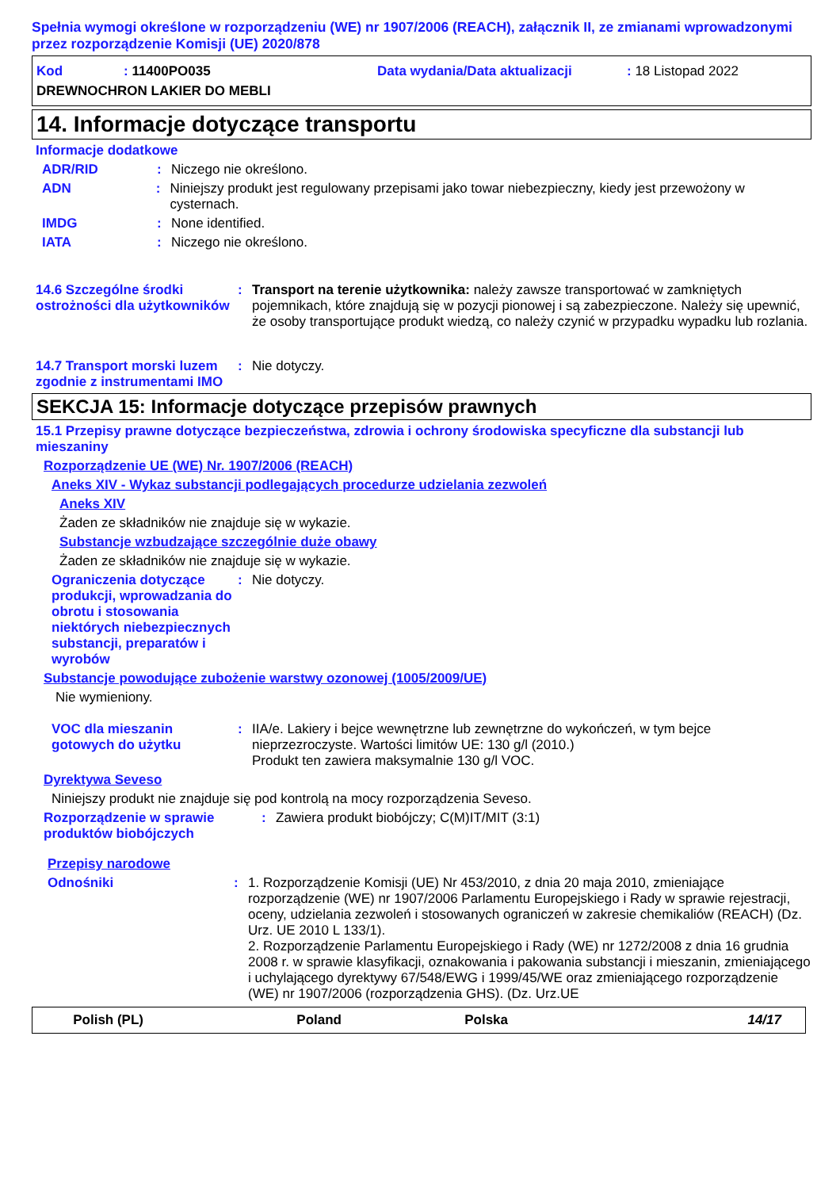Spełnia wymogi określone w rozporządzeniu (WE) nr 1907/2006 (REACH), załącznik II, ze zmianami wprowadzonymi przez rozporządzenie Komisji (UE) 2020/878
Kod: 11400PO035 Data wydania/Data aktualizacji: 18 Listopad 2022
DREWNOCHRON LAKIER DO MEBLI
14. Informacje dotyczące transportu
Informacje dodatkowe
ADR/RID: Niczego nie określono.
ADN: Niniejszy produkt jest regulowany przepisami jako towar niebezpieczny, kiedy jest przewożony w cysternach.
IMDG: None identified.
IATA: Niczego nie określono.
14.6 Szczególne środki ostrożności dla użytkowników: Transport na terenie użytkownika: należy zawsze transportować w zamkniętych pojemnikach, które znajdują się w pozycji pionowej i są zabezpieczone. Należy się upewnić, że osoby transportujące produkt wiedzą, co należy czynić w przypadku wypadku lub rozlania.
14.7 Transport morski luzem zgodnie z instrumentami IMO: Nie dotyczy.
SEKCJA 15: Informacje dotyczące przepisów prawnych
15.1 Przepisy prawne dotyczące bezpieczeństwa, zdrowia i ochrony środowiska specyficzne dla substancji lub mieszaniny
Rozporządzenie UE (WE) Nr. 1907/2006 (REACH)
Aneks XIV - Wykaz substancji podlegających procedurze udzielania zezwoleń
Aneks XIV
Żaden ze składników nie znajduje się w wykazie.
Substancje wzbudzające szczególnie duże obawy
Żaden ze składników nie znajduje się w wykazie.
Ograniczenia dotyczące produkcji, wprowadzania do obrotu i stosowania niektórych niebezpiecznych substancji, preparatów i wyrobów: Nie dotyczy.
Substancje powodujące zubożenie warstwy ozonowej (1005/2009/UE)
Nie wymieniony.
VOC dla mieszanin gotowych do użytku: IIA/e. Lakiery i bejce wewnętrzne lub zewnętrzne do wykończeń, w tym bejce nieprzezroczyste. Wartości limitów UE: 130 g/l (2010.)
Produkt ten zawiera maksymalnie 130 g/l VOC.
Dyrektywa Seveso
Niniejszy produkt nie znajduje się pod kontrolą na mocy rozporządzenia Seveso.
Rozporządzenie w sprawie produktów biobójczych: Zawiera produkt biobójczy; C(M)IT/MIT (3:1)
Przepisy narodowe
Odnośniki: 1. Rozporządzenie Komisji (UE) Nr 453/2010, z dnia 20 maja 2010, zmieniające rozporządzenie (WE) nr 1907/2006 Parlamentu Europejskiego i Rady w sprawie rejestracji, oceny, udzielania zezwoleń i stosowanych ograniczeń w zakresie chemikaliów (REACH) (Dz. Urz. UE 2010 L 133/1).
2. Rozporządzenie Parlamentu Europejskiego i Rady (WE) nr 1272/2008 z dnia 16 grudnia 2008 r. w sprawie klasyfikacji, oznakowania i pakowania substancji i mieszanin, zmieniającego i uchylającego dyrektywy 67/548/EWG i 1999/45/WE oraz zmieniającego rozporządzenie (WE) nr 1907/2006 (rozporządzenia GHS). (Dz. Urz.UE
Polish (PL) Poland Polska 14/17